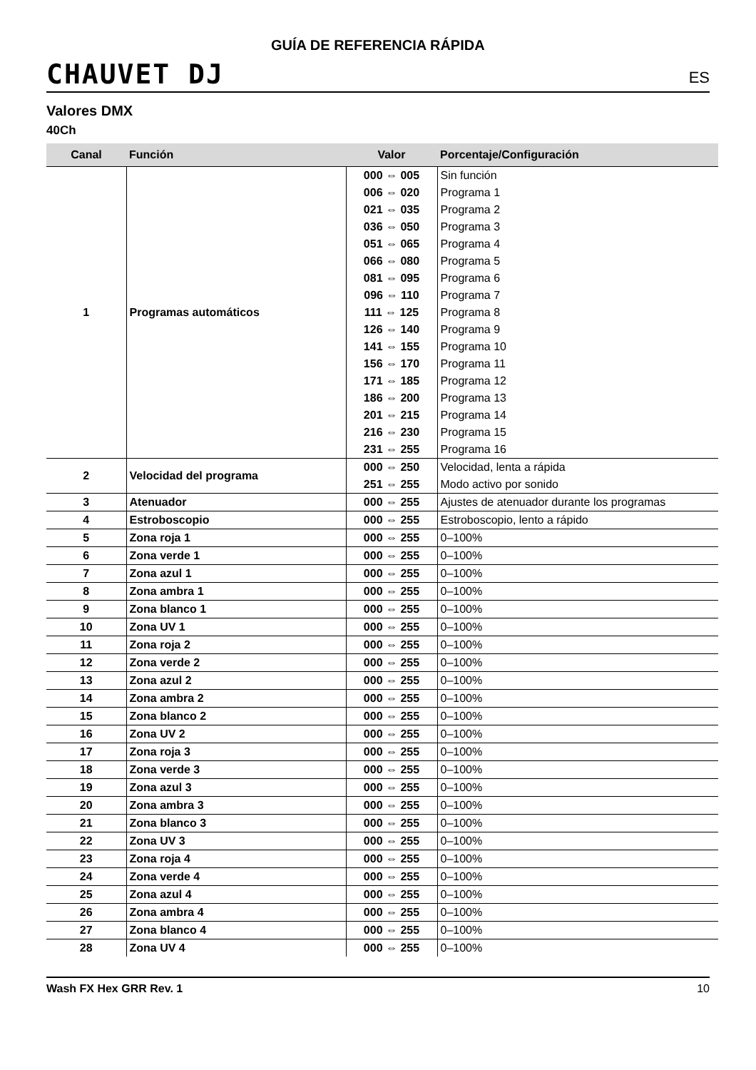CHAUVET DJ
GUÍA DE REFERENCIA RÁPIDA
ES
Valores DMX
40Ch
| Canal | Función | Valor | Porcentaje/Configuración |
| --- | --- | --- | --- |
| 1 | Programas automáticos | 000 ⇔ 005 | Sin función |
| | | 006 ⇔ 020 | Programa 1 |
| | | 021 ⇔ 035 | Programa 2 |
| | | 036 ⇔ 050 | Programa 3 |
| | | 051 ⇔ 065 | Programa 4 |
| | | 066 ⇔ 080 | Programa 5 |
| | | 081 ⇔ 095 | Programa 6 |
| | | 096 ⇔ 110 | Programa 7 |
| | | 111 ⇔ 125 | Programa 8 |
| | | 126 ⇔ 140 | Programa 9 |
| | | 141 ⇔ 155 | Programa 10 |
| | | 156 ⇔ 170 | Programa 11 |
| | | 171 ⇔ 185 | Programa 12 |
| | | 186 ⇔ 200 | Programa 13 |
| | | 201 ⇔ 215 | Programa 14 |
| | | 216 ⇔ 230 | Programa 15 |
| | | 231 ⇔ 255 | Programa 16 |
| 2 | Velocidad del programa | 000 ⇔ 250 | Velocidad, lenta a rápida |
| | | 251 ⇔ 255 | Modo activo por sonido |
| 3 | Atenuador | 000 ⇔ 255 | Ajustes de atenuador durante los programas |
| 4 | Estroboscopio | 000 ⇔ 255 | Estroboscopio, lento a rápido |
| 5 | Zona roja 1 | 000 ⇔ 255 | 0–100% |
| 6 | Zona verde 1 | 000 ⇔ 255 | 0–100% |
| 7 | Zona azul 1 | 000 ⇔ 255 | 0–100% |
| 8 | Zona ambra 1 | 000 ⇔ 255 | 0–100% |
| 9 | Zona blanco 1 | 000 ⇔ 255 | 0–100% |
| 10 | Zona UV 1 | 000 ⇔ 255 | 0–100% |
| 11 | Zona roja 2 | 000 ⇔ 255 | 0–100% |
| 12 | Zona verde 2 | 000 ⇔ 255 | 0–100% |
| 13 | Zona azul 2 | 000 ⇔ 255 | 0–100% |
| 14 | Zona ambra 2 | 000 ⇔ 255 | 0–100% |
| 15 | Zona blanco 2 | 000 ⇔ 255 | 0–100% |
| 16 | Zona UV 2 | 000 ⇔ 255 | 0–100% |
| 17 | Zona roja 3 | 000 ⇔ 255 | 0–100% |
| 18 | Zona verde 3 | 000 ⇔ 255 | 0–100% |
| 19 | Zona azul 3 | 000 ⇔ 255 | 0–100% |
| 20 | Zona ambra 3 | 000 ⇔ 255 | 0–100% |
| 21 | Zona blanco 3 | 000 ⇔ 255 | 0–100% |
| 22 | Zona UV 3 | 000 ⇔ 255 | 0–100% |
| 23 | Zona roja 4 | 000 ⇔ 255 | 0–100% |
| 24 | Zona verde 4 | 000 ⇔ 255 | 0–100% |
| 25 | Zona azul 4 | 000 ⇔ 255 | 0–100% |
| 26 | Zona ambra 4 | 000 ⇔ 255 | 0–100% |
| 27 | Zona blanco 4 | 000 ⇔ 255 | 0–100% |
| 28 | Zona UV 4 | 000 ⇔ 255 | 0–100% |
Wash FX Hex GRR Rev. 1 10